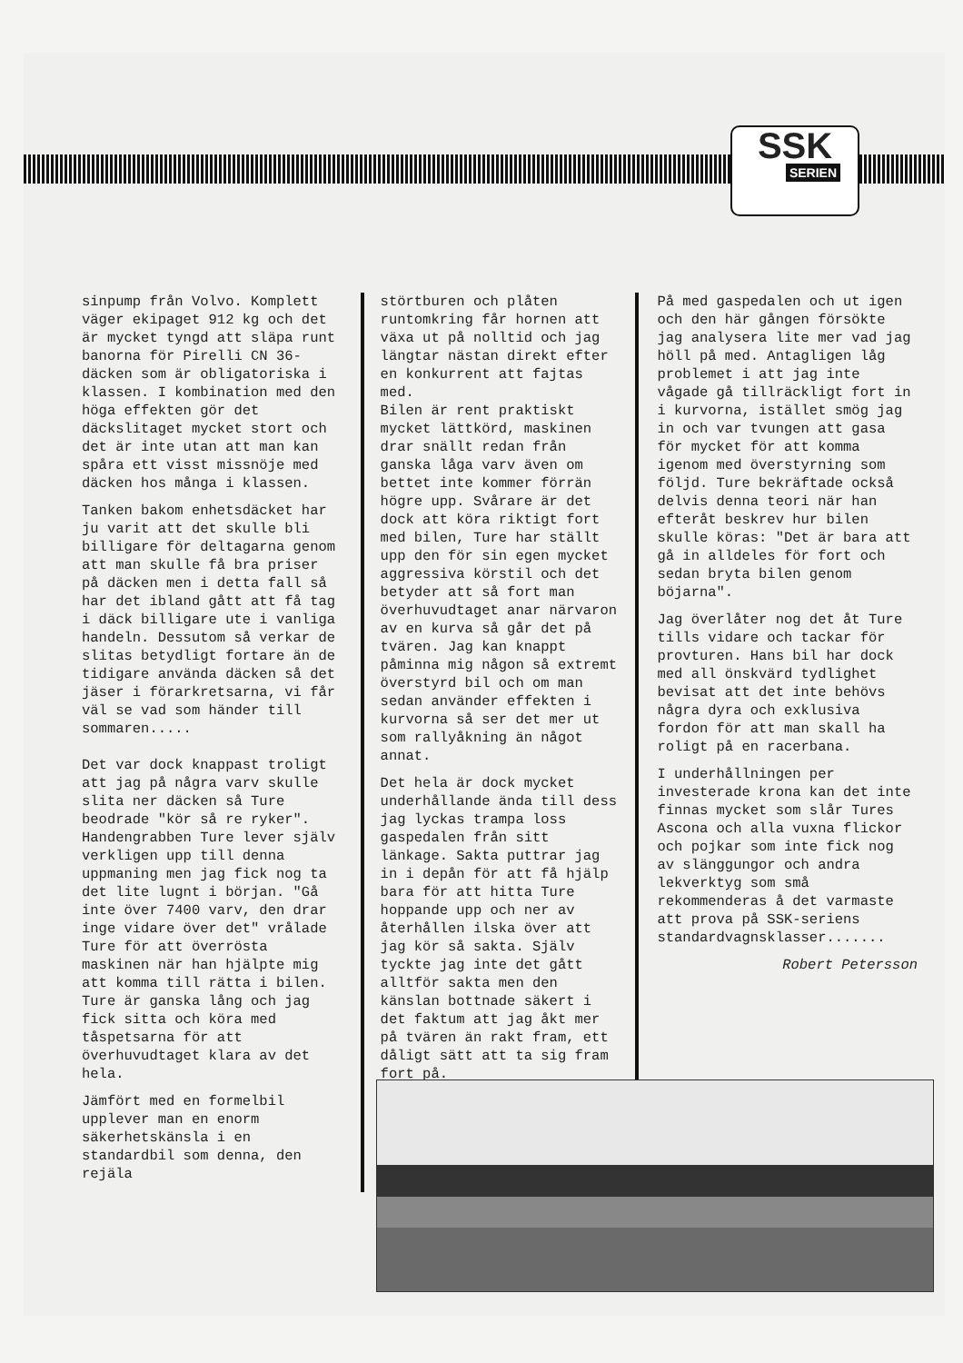SSK
SERIEN
sinpump från Volvo. Komplett väger ekipaget 912 kg och det är mycket tyngd att släpa runt banorna för Pirelli CN 36-däcken som är obligatoriska i klassen. I kombination med den höga effekten gör det däckslitaget mycket stort och det är inte utan att man kan spåra ett visst missnöje med däcken hos många i klassen.
Tanken bakom enhetsdäcket har ju varit att det skulle bli billigare för deltagarna genom att man skulle få bra priser på däcken men i detta fall så har det ibland gått att få tag i däck billigare ute i vanliga handeln. Dessutom så verkar de slitas betydligt fortare än de tidigare använda däcken så det jäser i förarkretsarna, vi får väl se vad som händer till sommaren.....
Det var dock knappast troligt att jag på några varv skulle slita ner däcken så Ture beodrade "kör så re ryker". Handengrabben Ture lever själv verkligen upp till denna uppmaning men jag fick nog ta det lite lugnt i början. "Gå inte över 7400 varv, den drar inge vidare över det" vrålade Ture för att överrösta maskinen när han hjälpte mig att komma till rätta i bilen. Ture är ganska lång och jag fick sitta och köra med tåspetsarna för att överhuvudtaget klara av det hela.
Jämfört med en formelbil upplever man en enorm säkerhetskänsla i en standardbil som denna, den rejäla
störtburen och plåten runtomkring får hornen att växa ut på nolltid och jag längtar nästan direkt efter en konkurrent att fajtas med. Bilen är rent praktiskt mycket lättkörd, maskinen drar snällt redan från ganska låga varv även om bettet inte kommer förrän högre upp. Svårare är det dock att köra riktigt fort med bilen, Ture har ställt upp den för sin egen mycket aggressiva körstil och det betyder att så fort man överhuvudtaget anar närvaron av en kurva så går det på tvären. Jag kan knappt påminna mig någon så extremt överstyrd bil och om man sedan använder effekten i kurvorna så ser det mer ut som rallyåkning än något annat.
Det hela är dock mycket underhållande ända till dess jag lyckas trampa loss gaspedalen från sitt länkage. Sakta puttrar jag in i depån för att få hjälp bara för att hitta Ture hoppande upp och ner av återhållen ilska över att jag kör så sakta. Själv tyckte jag inte det gått alltför sakta men den känslan bottnade säkert i det faktum att jag åkt mer på tvären än rakt fram, ett dåligt sätt att ta sig fram fort på.
På med gaspedalen och ut igen och den här gången försökte jag analysera lite mer vad jag höll på med. Antagligen låg problemet i att jag inte vågade gå tillräckligt fort in i kurvorna, istället smög jag in och var tvungen att gasa för mycket för att komma igenom med överstyrning som följd. Ture bekräftade också delvis denna teori när han efteråt beskrev hur bilen skulle köras: "Det är bara att gå in alldeles för fort och sedan bryta bilen genom böjarna".
Jag överlåter nog det åt Ture tills vidare och tackar för provturen. Hans bil har dock med all önskvärd tydlighet bevisat att det inte behövs några dyra och exklusiva fordon för att man skall ha roligt på en racerbana.
I underhållningen per investerade krona kan det inte finnas mycket som slår Tures Ascona och alla vuxna flickor och pojkar som inte fick nog av slänggungor och andra lekverktyg som små rekommenderas å det varmaste att prova på SSK-seriens standardvagnsklasser.......
Robert Petersson